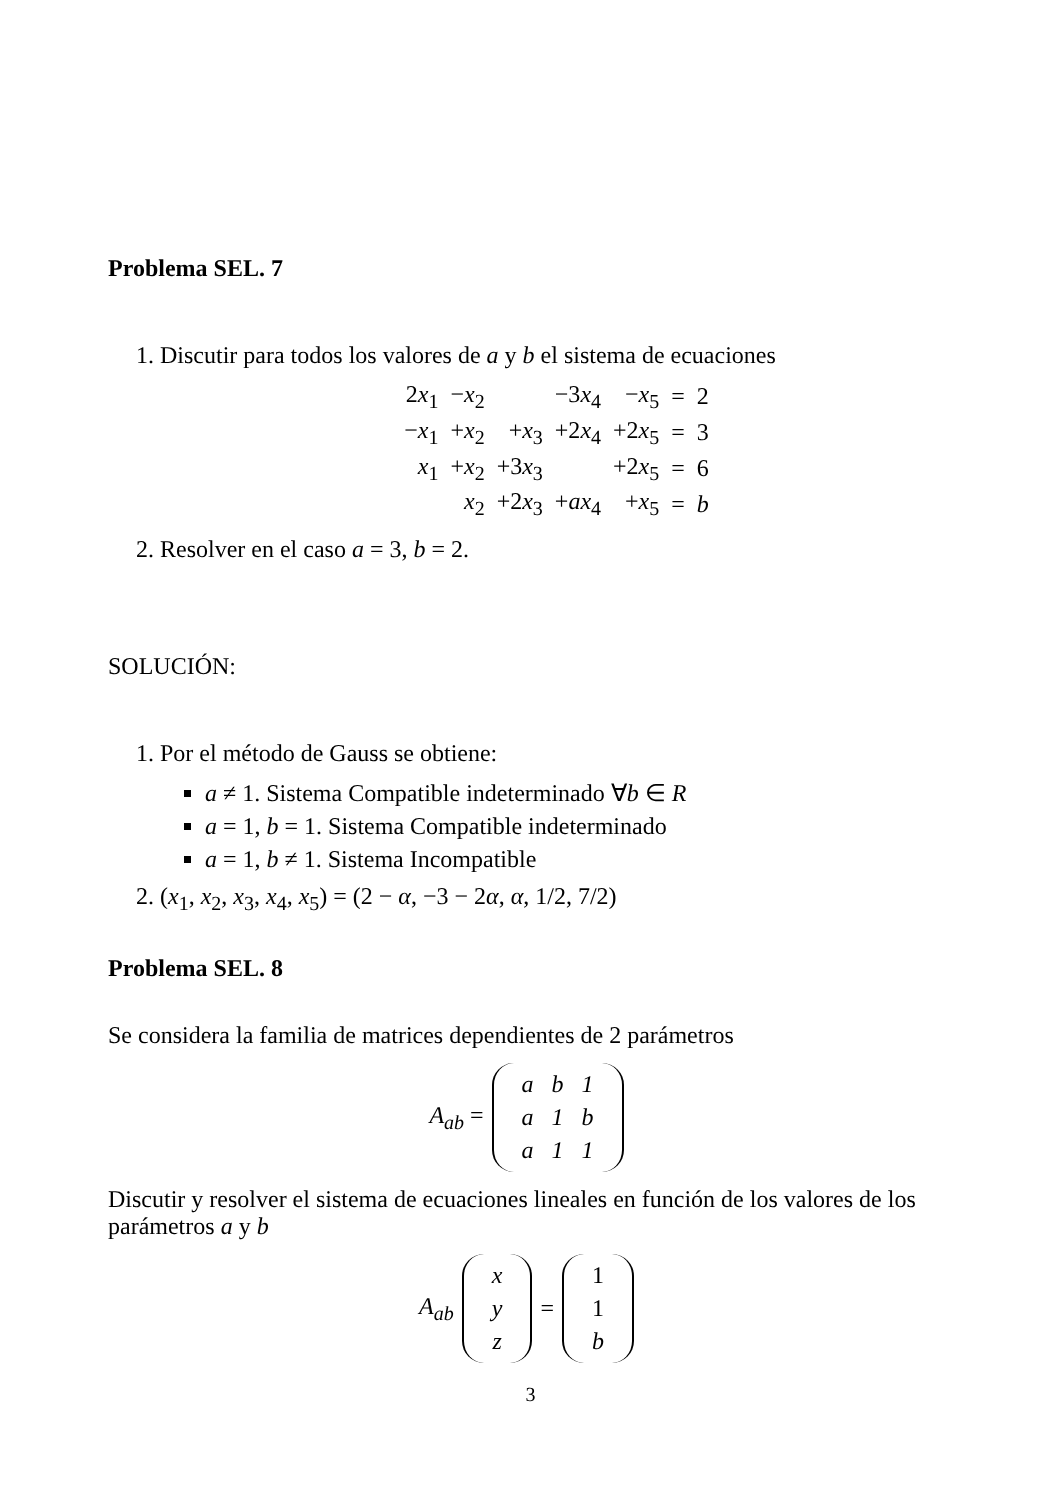Problema SEL. 7
1. Discutir para todos los valores de a y b el sistema de ecuaciones
| 2 x<sub>1</sub> | − x<sub>2</sub> | | −3 x<sub>4</sub> | − x<sub>5</sub> | = | 2 |
| − x<sub>1</sub> | + x<sub>2</sub> | + x<sub>3</sub> | +2 x<sub>4</sub> | +2 x<sub>5</sub> | = | 3 |
| x<sub>1</sub> | + x<sub>2</sub> | +3 x<sub>3</sub> | | +2 x<sub>5</sub> | = | 6 |
| | x<sub>2</sub> | +2 x<sub>3</sub> | + ax<sub>4</sub> | + x<sub>5</sub> | = | b |
2. Resolver en el caso a = 3, b = 2.
SOLUCIÓN:
1. Por el método de Gauss se obtiene:
a ≠ 1. Sistema Compatible indeterminado ∀b ∈ R
a = 1, b = 1. Sistema Compatible indeterminado
a = 1, b ≠ 1. Sistema Incompatible
2. (x<sub>1</sub>, x<sub>2</sub>, x<sub>3</sub>, x<sub>4</sub>, x<sub>5</sub>) = (2 − α, −3 − 2α, α, 1/2, 7/2)
Problema SEL. 8
Se considera la familia de matrices dependientes de 2 parámetros
A<sub>ab</sub> =
| a | b | 1 |
| a | 1 | b |
| a | 1 | 1 |
Discutir y resolver el sistema de ecuaciones lineales en función de los valores de los parámetros a y b
A<sub>ab</sub>
| x |
| y |
| z |
=
| 1 |
| 1 |
| b |
3